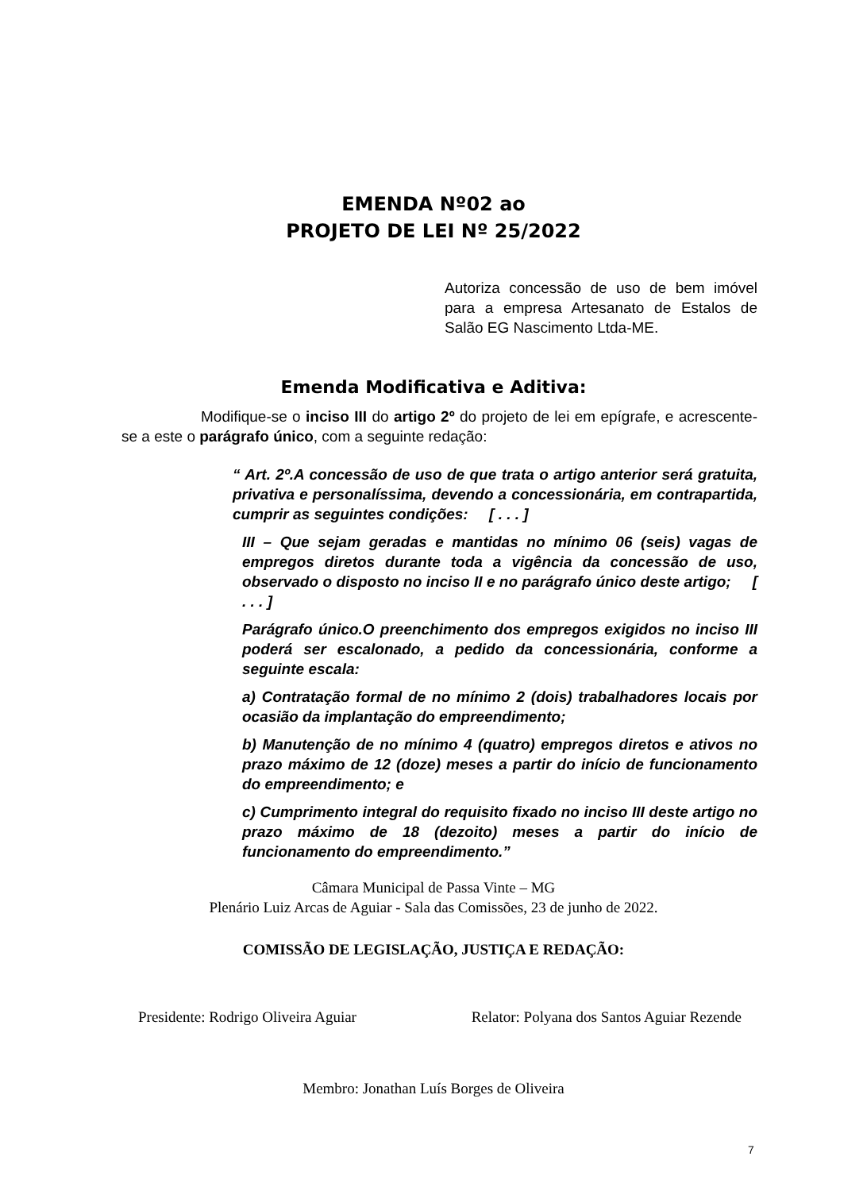EMENDA Nº02 ao
PROJETO DE LEI Nº 25/2022
Autoriza concessão de uso de bem imóvel para a empresa Artesanato de Estalos de Salão EG Nascimento Ltda-ME.
Emenda Modificativa e Aditiva:
Modifique-se o inciso III do artigo 2º do projeto de lei em epígrafe, e acrescente-se a este o parágrafo único, com a seguinte redação:
“ Art. 2º.A concessão de uso de que trata o artigo anterior será gratuita, privativa e personalíssima, devendo a concessionária, em contrapartida, cumprir as seguintes condições: [ . . . ]
III – Que sejam geradas e mantidas no mínimo 06 (seis) vagas de empregos diretos durante toda a vigência da concessão de uso, observado o disposto no inciso II e no parágrafo único deste artigo; [ . . . ]
Parágrafo único.O preenchimento dos empregos exigidos no inciso III poderá ser escalonado, a pedido da concessionária, conforme a seguinte escala:
a) Contratação formal de no mínimo 2 (dois) trabalhadores locais por ocasião da implantação do empreendimento;
b) Manutenção de no mínimo 4 (quatro) empregos diretos e ativos no prazo máximo de 12 (doze) meses a partir do início de funcionamento do empreendimento; e
c) Cumprimento integral do requisito fixado no inciso III deste artigo no prazo máximo de 18 (dezoito) meses a partir do início de funcionamento do empreendimento.”
Câmara Municipal de Passa Vinte – MG
Plenário Luiz Arcas de Aguiar - Sala das Comissões, 23 de junho de 2022.
COMISSÃO DE LEGISLAÇÃO, JUSTIÇA E REDAÇÃO:
Presidente: Rodrigo Oliveira Aguiar Relator: Polyana dos Santos Aguiar Rezende
Membro: Jonathan Luís Borges de Oliveira
7